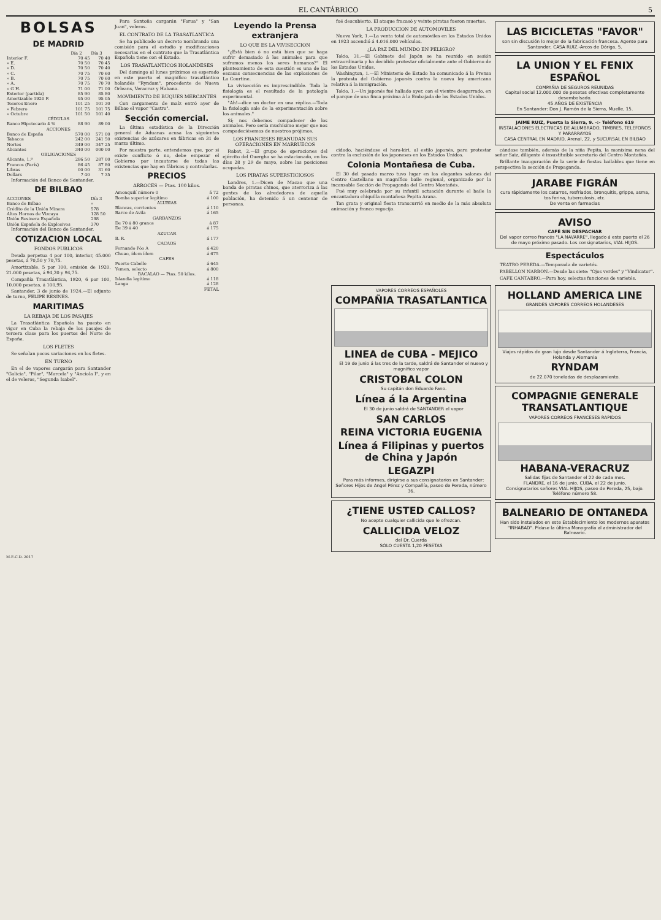EL CANTÁBRICO 5
BOLSAS
DE MADRID
| | Día 2 | Día 3 |
| --- | --- | --- |
| Interior F. | 70 45 | 70 40 |
| » E. | 70 50 | 70 45 |
| » D. | 70 50 | 70 40 |
| » C. | 70 75 | 70 60 |
| » B. | 70 75 | 70 60 |
| » A. | 70 75 | 70 70 |
| » G H. | 71 00 | 71 00 |
| Exterior (partida) | 85 90 | 85 80 |
| Amortizable 1920 F. | 95 00 | 95 05 |
| Tesoros Enero | 101 25 | 101 30 |
| » Febrero | 101 75 | 101 75 |
| » Octubre | 101 50 | 101 40 |
| CÉDULAS | | |
| Banco Hipotecario 4 % | 88 90 | 89 00 |
| ACCIONES | | |
| Banco de España | 570 00 | 571 00 |
| Tabacos | 242 00 | 241 50 |
| Nortes | 349 00 | 347 25 |
| Alicantes | 340 00 | 000 00 |
| OBLIGACIONES | | |
| Alicante, 1.ª | 286 50 | 287 00 |
| Francos (París) | 86 45 | 87 80 |
| Libras | 00 00 | 31 60 |
| Dollars | 7 40 | 7 35 |
Información del Banco de Santander.
DE BILBAO
| ACCIONES | Día 3 |
| --- | --- |
| Banco de Bilbao | » |
| Crédito de la Unión Minera | 578 |
| Altos Hornos de Vizcaya | 128 50 |
| Unión Resinera Española | 298 |
| Unión Española de Explosivos | 370 |
Información del Banco de Santander.
COTIZACION LOCAL
FONDOS PUBLICOS
Deuda perpetua 4 por 100, interior, 45.000 pesetas, á 70,50 y 70,75.
Amortizable, 5 por 100, emisión de 1920, 21.000 pesetas, á 94,20 y 94,75.
Compañía Trasatlántica, 1920, 6 por 100, 10.000 pesetas, á 100,95.
Santander, 3 de junio de 1924.—El adjunto de turno, FELIPE RESINES.
MARITIMAS
LA REBAJA DE LOS PASAJES
La Trasatlántica Española ha puesto en vigor en Cuba la rebaja de los pasajes de tercera clase para los puertos del Norte de España.
LOS FLETES
Se señalan pocas variaciones en los fletes.
EN TURNO
En el de vapores cargarán para Santander "Galicia", "Pilar", "Marcela" y "Anciola I", y en el de veleros, "Segunda Isabel".
Para Santoña cargarán "Forua" y "San Juan", veleros.
EL CONTRATO DE LA TRASATLANTICA
Se ha publicado un decreto nombrando una comisión para el estudio y modificaciones necesarias en el contrato que la Trasatlántica Española tiene con el Estado.
LOS TRASATLANTICOS HOLANDESES
Del domingo al lunes próximos es esperado en este puerto el magnífico trasatlántico holandés "Ryndam", procedente de Nueva Orleans, Veracruz y Habana.
MOVIMIENTO DE BUQUES MERCANTES
Con cargamento de maíz entró ayer de Bilbao el vapor "Castro".
Sección comercial.
La última estadística de la Dirección general de Aduanas acusa las siguientes existencias de azúcares en fábricas en 31 de marzo último.
Por nuestra parte, entendemos que, por si existe conflicto ó no, debe empezar el Gobierno por incautarse de todas las existencias que hay en fábricas y controlarlas.
PRECIOS
ARROCES — Ptas. 100 kilos.
| Amonquilí número 0 | á 72 |
| Bomba superior legítimo | á 100 |
| ALUBIAS | |
| Blancas, corrientes | á 110 |
| Barco de Avila | á 165 |
| GARBANZOS | |
| De 70 á 80 granos | á 87 |
| De 39 á 40 | á 175 |
| AZUCAR | |
| B. R. | á 177 |
| CACAOS | |
| Fernando Póo A | á 420 |
| Chuao, ídem ídem | á 675 |
| CAFES | |
| Puerto Cabello | á 645 |
| Yemen, selecto | á 800 |
| BACALAO — Ptas. 50 kilos. | |
| Islandia legítimo | á 118 |
| Langa | á 128 |
FETAL
Leyendo la Prensa extranjera
LO QUE ES LA VIVISECCION
"¿Está bien ó no está bien que se haga sufrir demasiado á los animales para que suframos menos los seres humanos?" El planteamiento de esta cuestión es una de las escasas consecuencias de las explosiones de La Courtine.
La vivisección es imprescindible. Toda la fisiología es el resultado de la patología experimental.
"Ah!—dice un doctor en una réplica.—Toda la fisiología sale de la experimentación sobre los animales."
Sí; nos debemos compadecer de los animales. Pero sería muchísimo mejor que nos compadeciésemos de nuestros prójimos.
LOS FRANCESES REANUDAN SUS OPERACIONES EN MARRUECOS
Rabat, 2.—El grupo de operaciones del ejército del Ouergha se ha estacionado, en los días 28 y 29 de mayo, sobre las posiciones ocupadas.
LOS PIRATAS SUPERSTICIOSOS
Londres, 1.—Dicen de Macao que una banda de piratas chinos, que aterroriza á las gentes de los alrededores de aquella población, ha detenido á un centenar de personas.
fué descubierto. El ataque fracasó y veinte piratas fueron muertos.
LA PRODUCCION DE AUTOMOVILES
Nueva York, 1.—La venta total de automóviles en los Estados Unidos en 1923 ascendió á 4.016.000 vehículos.
¿LA PAZ DEL MUNDO EN PELIGRO?
Tokio, 31.—El Gabinete del Japón se ha reunido en sesión extraordinaria y ha decidido protestar oficialmente ante el Gobierno de los Estados Unidos.
Washington, 1.—El Ministerio de Estado ha comunicado á la Prensa la protesta del Gobierno japonés contra la nueva ley americana relativa á la inmigración.
Tokio, 1.—Un japonés fué hallado ayer, con el vientre desgarrado, en el parque de una finca próxima á la Embajada de los Estados Unidos.
LAS BICICLETAS "FAVOR"
son sin discusión lo mejor de la fabricación francesa. Agente para Santander, CASA RUIZ.-Arcos de Dóriga, 5.
LA UNION Y EL FENIX ESPAÑOL
COMPAÑIA DE SEGUROS REUNIDAS
Capital social 12.000.000 de pesetas efectivas completamente desembolsado.
45 AÑOS DE EXISTENCIA
En Santander: Don J. Ramón de la Sierra, Muelle, 15.
JAIME RUIZ, Puerta la Sierra, 9. -:- Teléfono 619
INSTALACIONES ELECTRICAS DE ALUMBRADO, TIMBRES, TELEFONOS Y PARARRAYOS
CASA CENTRAL EN MADRID, Arenal, 22, y SUCURSAL EN BILBAO
cidado, haciéndose el hara-kiri, al estilo japonés, para protestar contra la exclusión de los japoneses en los Estados Unidos.
Colonia Montañesa de Cuba.
El 30 del pasado marzo tuvo lugar en los elegantes salones del Centro Castellano un magnífico baile regional, organizado por la incansable Sección de Propaganda del Centro Montañés.
Fué muy celebrada por su infantil actuación durante el baile la encantadora chiquilla montañesa Pepita Arana.
Tan grata y original fiesta transcurrió en medio de la más absoluta animación y franco regocijo.
cándose también, además de la niña Pepita, la monísima nena del señor Saiz, diligente é insustituíble secretario del Centro Montañés.
Brillante inauguración de la serie de fiestas bailables que tiene en perspectiva la sección de Propaganda.
JARABE FIGRÁN
cura rápidamente los catarros, resfriados, bronquitis, grippe, asma, tos ferina, tuberculosis, etc.
De venta en farmacias
AVISO
CAFÉ SIN DESPACHAR
Del vapor correo francés "LA NAVARRE", llegado á este puerto el 26 de mayo próximo pasado. Los consignatarios, VIAL HIJOS.
Espectáculos
TEATRO PEREDA.—Temporada de varietés.
PABELLON NARBON.—Desde las siete: "Ojos verdes" y "Vindicator".
CAFE CANTABRO.—Para hoy, selectas funciones de varietés.
VAPORES CORREOS ESPAÑOLES
COMPAÑIA TRASATLANTICA
LINEA de CUBA - MEJICO
El 19 de junio á las tres de la tarde, saldrá de Santander el nuevo y magnífico vapor
CRISTOBAL COLON
Su capitán don Eduardo Fano.
Línea á la Argentina
El 30 de junio saldrá de SANTANDER el vapor
SAN CARLOS
REINA VICTORIA EUGENIA
Línea á Filipinas y puertos de China y Japón
LEGAZPI
Para más informes, dirigirse a sus consignatarios en Santander: Señores Hijos de Angel Pérez y Compañía, paseo de Pereda, número 36.
¿TIENE USTED CALLOS?
No acepte cualquier callicida que le ofrezcan.
CALLICIDA VELOZ
del Dr. Cuerda
SÓLO CUESTA 1,20 PESETAS
HOLLAND AMERICA LINE
GRANDES VAPORES CORREOS HOLANDESES
Viajes rápidos de gran lujo desde Santander á Inglaterra, Francia, Holanda y Alemania
RYNDAM
de 22.070 toneladas de desplazamiento.
COMPAGNIE GENERALE TRANSATLANTIQUE
VAPORES CORREOS FRANCESES RAPIDOS
HABANA-VERACRUZ
Salidas fijas de Santander el 22 de cada mes.
FLANDRE, el 16 de junio. CUBA, el 22 de junio.
Consignatarios señores VIAL HIJOS, paseo de Pereda, 25, bajo. Teléfono número 58.
BALNEARIO DE ONTANEDA
Han sido instalados en este Establecimiento los modernos aparatos "INHABAD". Pídase la última Monografía al administrador del Balneario.
M.E.C.D. 2017